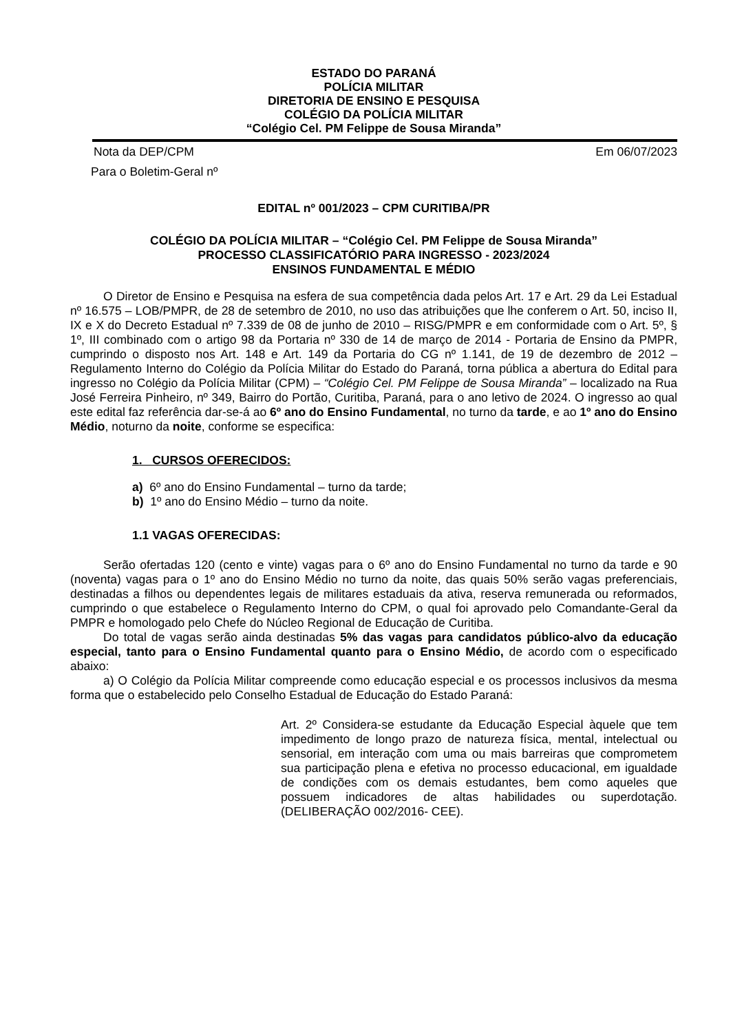ESTADO DO PARANÁ
POLÍCIA MILITAR
DIRETORIA DE ENSINO E PESQUISA
COLÉGIO DA POLÍCIA MILITAR
“Colégio Cel. PM Felippe de Sousa Miranda”
Nota da DEP/CPM Em 06/07/2023
Para o Boletim-Geral nº
EDITAL nº 001/2023 – CPM CURITIBA/PR
COLÉGIO DA POLÍCIA MILITAR – “Colégio Cel. PM Felippe de Sousa Miranda”
PROCESSO CLASSIFICATÓRIO PARA INGRESSO - 2023/2024
ENSINOS FUNDAMENTAL E MÉDIO
O Diretor de Ensino e Pesquisa na esfera de sua competência dada pelos Art. 17 e Art. 29 da Lei Estadual nº 16.575 – LOB/PMPR, de 28 de setembro de 2010, no uso das atribuições que lhe conferem o Art. 50, inciso II, IX e X do Decreto Estadual nº 7.339 de 08 de junho de 2010 – RISG/PMPR e em conformidade com o Art. 5º, § 1º, III combinado com o artigo 98 da Portaria nº 330 de 14 de março de 2014 - Portaria de Ensino da PMPR, cumprindo o disposto nos Art. 148 e Art. 149 da Portaria do CG nº 1.141, de 19 de dezembro de 2012 – Regulamento Interno do Colégio da Polícia Militar do Estado do Paraná, torna pública a abertura do Edital para ingresso no Colégio da Polícia Militar (CPM) – “Colégio Cel. PM Felippe de Sousa Miranda” – localizado na Rua José Ferreira Pinheiro, nº 349, Bairro do Portão, Curitiba, Paraná, para o ano letivo de 2024. O ingresso ao qual este edital faz referência dar-se-á ao 6º ano do Ensino Fundamental, no turno da tarde, e ao 1º ano do Ensino Médio, noturno da noite, conforme se especifica:
1. CURSOS OFERECIDOS:
a) 6º ano do Ensino Fundamental – turno da tarde;
b) 1º ano do Ensino Médio – turno da noite.
1.1 VAGAS OFERECIDAS:
Serão ofertadas 120 (cento e vinte) vagas para o 6º ano do Ensino Fundamental no turno da tarde e 90 (noventa) vagas para o 1º ano do Ensino Médio no turno da noite, das quais 50% serão vagas preferenciais, destinadas a filhos ou dependentes legais de militares estaduais da ativa, reserva remunerada ou reformados, cumprindo o que estabelece o Regulamento Interno do CPM, o qual foi aprovado pelo Comandante-Geral da PMPR e homologado pelo Chefe do Núcleo Regional de Educação de Curitiba.
Do total de vagas serão ainda destinadas 5% das vagas para candidatos público-alvo da educação especial, tanto para o Ensino Fundamental quanto para o Ensino Médio, de acordo com o especificado abaixo:
a) O Colégio da Polícia Militar compreende como educação especial e os processos inclusivos da mesma forma que o estabelecido pelo Conselho Estadual de Educação do Estado Paraná:
Art. 2º Considera-se estudante da Educação Especial àquele que tem impedimento de longo prazo de natureza física, mental, intelectual ou sensorial, em interação com uma ou mais barreiras que comprometem sua participação plena e efetiva no processo educacional, em igualdade de condições com os demais estudantes, bem como aqueles que possuem indicadores de altas habilidades ou superdotação. (DELIBERAÇÃO 002/2016- CEE).